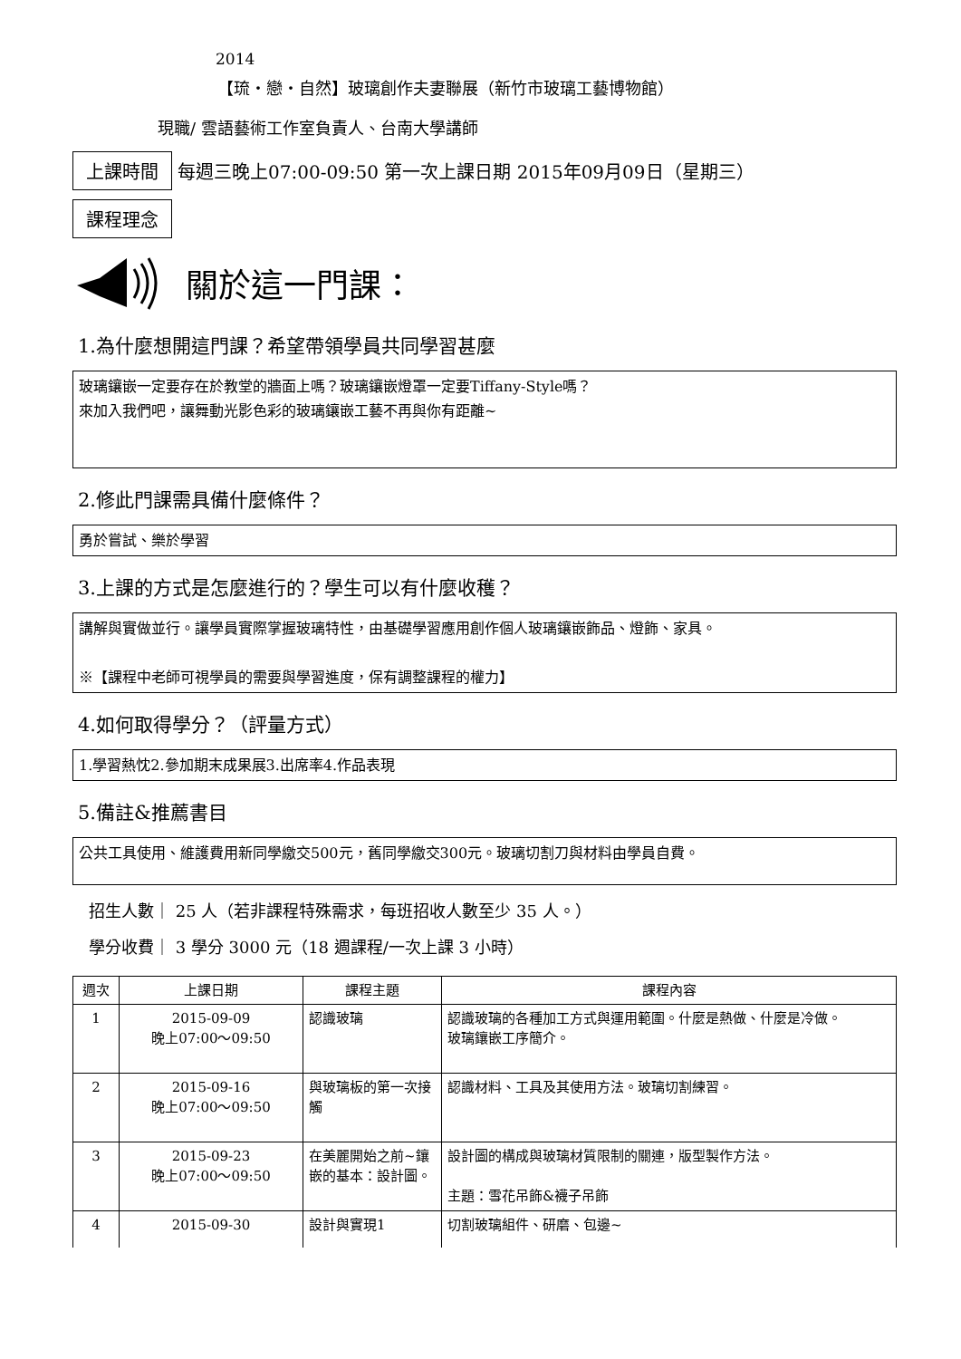2014
【琉・戀・自然】玻璃創作夫妻聯展（新竹市玻璃工藝博物館）
現職/ 雲語藝術工作室負責人、台南大學講師
上課時間 每週三晚上07:00-09:50 第一次上課日期 2015年09月09日（星期三）
課程理念
關於這一門課：
1.為什麼想開這門課？希望帶領學員共同學習甚麼
玻璃鑲嵌一定要存在於教堂的牆面上嗎？玻璃鑲嵌燈罩一定要Tiffany-Style嗎？
來加入我們吧，讓舞動光影色彩的玻璃鑲嵌工藝不再與你有距離~
2.修此門課需具備什麼條件？
勇於嘗試、樂於學習
3.上課的方式是怎麼進行的？學生可以有什麼收穫？
講解與實做並行。讓學員實際掌握玻璃特性，由基礎學習應用創作個人玻璃鑲嵌飾品、燈飾、家具。
※【課程中老師可視學員的需要與學習進度，保有調整課程的權力】
4.如何取得學分？（評量方式）
1.學習熱忱2.參加期末成果展3.出席率4.作品表現
5.備註&推薦書目
公共工具使用、維護費用新同學繳交500元，舊同學繳交300元。玻璃切割刀與材料由學員自費。
招生人數｜ 25 人（若非課程特殊需求，每班招收人數至少 35 人。）
學分收費｜ 3 學分 3000 元（18 週課程/一次上課 3 小時）
| 週次 | 上課日期 | 課程主題 | 課程內容 |
| --- | --- | --- | --- |
| 1 | 2015-09-09 晚上07:00～09:50 | 認識玻璃 | 認識玻璃的各種加工方式與運用範圍。什麼是熱做、什麼是冷做。 玻璃鑲嵌工序簡介。 |
| 2 | 2015-09-16 晚上07:00～09:50 | 與玻璃板的第一次接觸 | 認識材料、工具及其使用方法。玻璃切割練習。 |
| 3 | 2015-09-23 晚上07:00～09:50 | 在美麗開始之前~鑲嵌的基本：設計圖。 | 設計圖的構成與玻璃材質限制的關連，版型製作方法。 主題：雪花吊飾&襪子吊飾 |
| 4 | 2015-09-30 | 設計與實現1 | 切割玻璃組件、研磨、包邊~ |